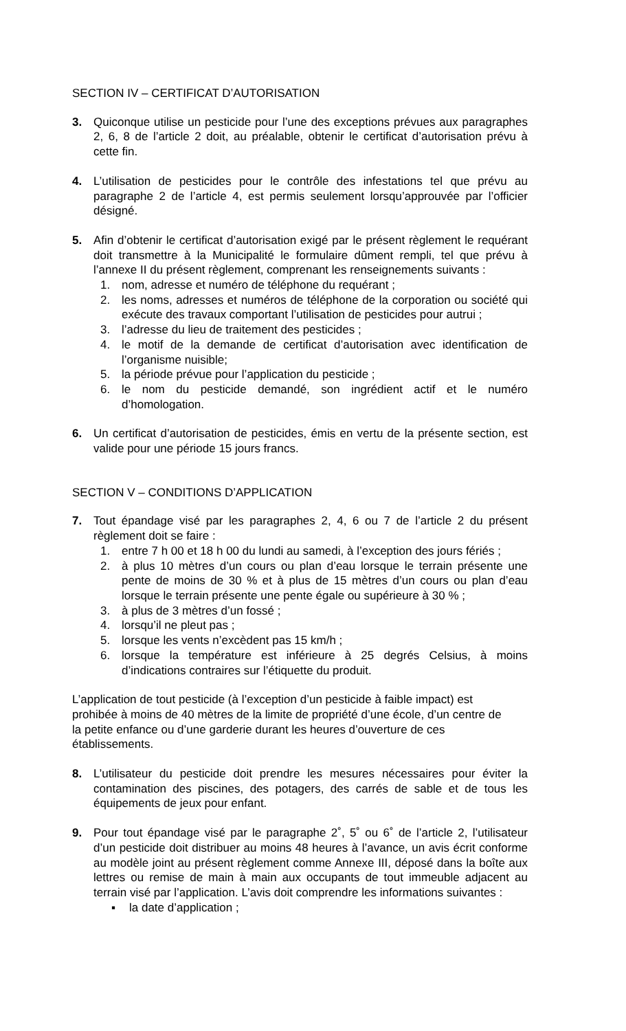SECTION IV – CERTIFICAT D’AUTORISATION
3. Quiconque utilise un pesticide pour l’une des exceptions prévues aux paragraphes 2, 6, 8 de l’article 2 doit, au préalable, obtenir le certificat d’autorisation prévu à cette fin.
4. L’utilisation de pesticides pour le contrôle des infestations tel que prévu au paragraphe 2 de l’article 4, est permis seulement lorsqu’approuvée par l’officier désigné.
5. Afin d’obtenir le certificat d’autorisation exigé par le présent règlement le requérant doit transmettre à la Municipalité le formulaire dûment rempli, tel que prévu à l’annexe II du présent règlement, comprenant les renseignements suivants :
1. nom, adresse et numéro de téléphone du requérant ;
2. les noms, adresses et numéros de téléphone de la corporation ou société qui exécute des travaux comportant l’utilisation de pesticides pour autrui ;
3. l’adresse du lieu de traitement des pesticides ;
4. le motif de la demande de certificat d’autorisation avec identification de l’organisme nuisible;
5. la période prévue pour l’application du pesticide ;
6. le nom du pesticide demandé, son ingrédient actif et le numéro d’homologation.
6. Un certificat d’autorisation de pesticides, émis en vertu de la présente section, est valide pour une période 15 jours francs.
SECTION V – CONDITIONS D’APPLICATION
7. Tout épandage visé par les paragraphes 2, 4, 6 ou 7 de l’article 2 du présent règlement doit se faire :
1. entre 7 h 00 et 18 h 00 du lundi au samedi, à l’exception des jours fériés ;
2. à plus 10 mètres d’un cours ou plan d’eau lorsque le terrain présente une pente de moins de 30 % et à plus de 15 mètres d’un cours ou plan d’eau lorsque le terrain présente une pente égale ou supérieure à 30 % ;
3. à plus de 3 mètres d’un fossé ;
4. lorsqu’il ne pleut pas ;
5. lorsque les vents n’excèdent pas 15 km/h ;
6. lorsque la température est inférieure à 25 degrés Celsius, à moins d’indications contraires sur l’étiquette du produit.
L’application de tout pesticide (à l’exception d’un pesticide à faible impact) est
prohibée à moins de 40 mètres de la limite de propriété d’une école, d’un centre de
la petite enfance ou d’une garderie durant les heures d’ouverture de ces
établissements.
8. L’utilisateur du pesticide doit prendre les mesures nécessaires pour éviter la contamination des piscines, des potagers, des carrés de sable et de tous les équipements de jeux pour enfant.
9. Pour tout épandage visé par le paragraphe 2˚, 5˚ ou 6˚ de l’article 2, l’utilisateur d’un pesticide doit distribuer au moins 48 heures à l’avance, un avis écrit conforme au modèle joint au présent règlement comme Annexe III, déposé dans la boîte aux lettres ou remise de main à main aux occupants de tout immeuble adjacent au terrain visé par l’application. L’avis doit comprendre les informations suivantes :
▪ la date d’application ;